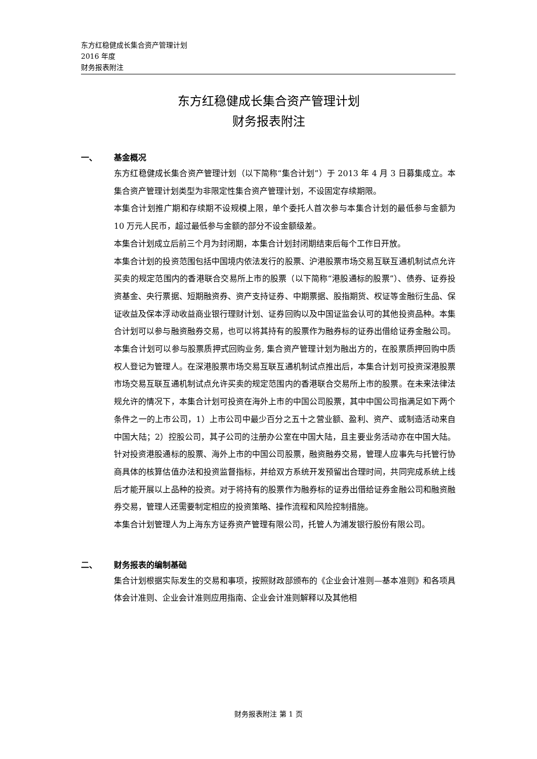东方红稳健成长集合资产管理计划
2016 年度
财务报表附注
东方红稳健成长集合资产管理计划
财务报表附注
一、 基金概况
东方红稳健成长集合资产管理计划（以下简称“集合计划”）于 2013 年 4 月 3 日募集成立。本集合资产管理计划类型为非限定性集合资产管理计划，不设固定存续期限。
本集合计划推广期和存续期不设规模上限，单个委托人首次参与本集合计划的最低参与金额为 10 万元人民币，超过最低参与金额的部分不设金额级差。
本集合计划成立后前三个月为封闭期，本集合计划封闭期结束后每个工作日开放。
本集合计划的投资范围包括中国境内依法发行的股票、沪港股票市场交易互联互通机制试点允许买卖的规定范围内的香港联合交易所上市的股票（以下简称“港股通标的股票”）、债券、证券投资基金、央行票据、短期融资券、资产支持证券、中期票据、股指期货、权证等金融衍生品、保证收益及保本浮动收益商业银行理财计划、证券回购以及中国证监会认可的其他投资品种。本集合计划可以参与融资融券交易，也可以将其持有的股票作为融券标的证券出借给证券金融公司。本集合计划可以参与股票质押式回购业务, 集合资产管理计划为融出方的，在股票质押回购中质权人登记为管理人。在深港股票市场交易互联互通机制试点推出后，本集合计划可投资深港股票市场交易互联互通机制试点允许买卖的规定范围内的香港联合交易所上市的股票。在未来法律法规允许的情况下，本集合计划可投资在海外上市的中国公司股票，其中中国公司指满足如下两个条件之一的上市公司，1）上市公司中最少百分之五十之营业额、盈利、资产、或制造活动来自中国大陆；2）控股公司，其子公司的注册办公室在中国大陆，且主要业务活动亦在中国大陆。针对投资港股通标的股票、海外上市的中国公司股票，融资融券交易，管理人应事先与托管行协商具体的核算估值办法和投资监督指标，并给双方系统开发预留出合理时间，共同完成系统上线后才能开展以上品种的投资。对于将持有的股票作为融券标的证券出借给证券金融公司和融资融券交易，管理人还需要制定相应的投资策略、操作流程和风险控制措施。
本集合计划管理人为上海东方证券资产管理有限公司，托管人为浦发银行股份有限公司。
二、 财务报表的编制基础
集合计划根据实际发生的交易和事项，按照财政部颁布的《企业会计准则—基本准则》和各项具体会计准则、企业会计准则应用指南、企业会计准则解释以及其他相
财务报表附注 第 1 页